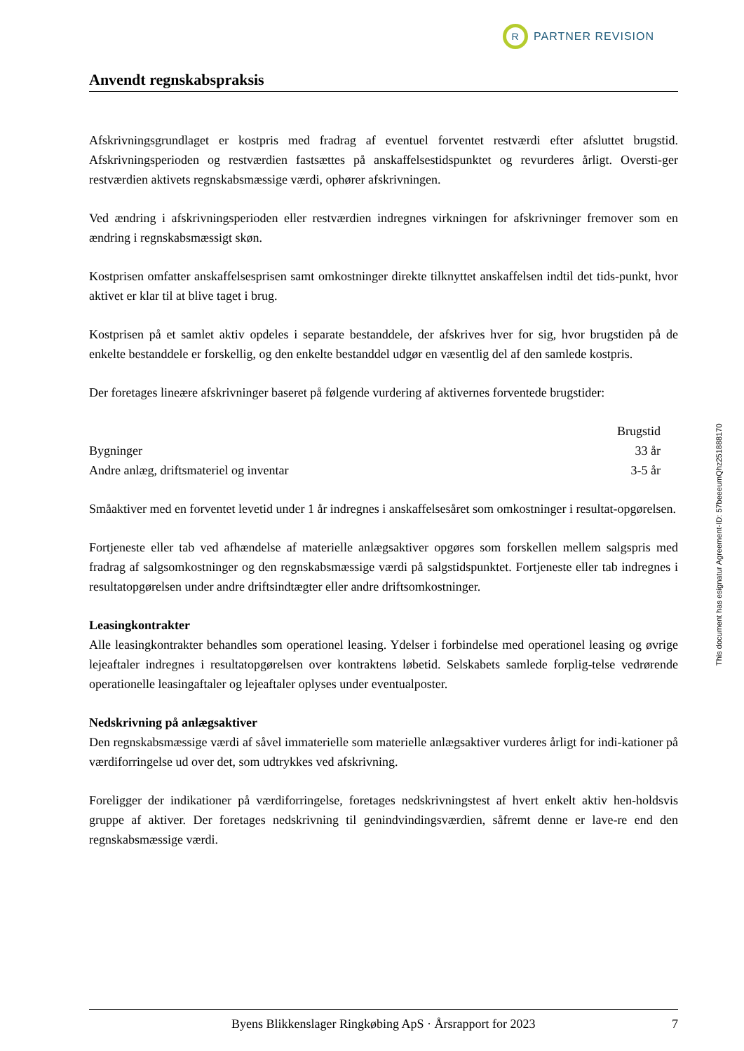R
PARTNER REVISION
Anvendt regnskabspraksis
Afskrivningsgrundlaget er kostpris med fradrag af eventuel forventet restværdi efter afsluttet brugstid. Afskrivningsperioden og restværdien fastsættes på anskaffelsestidspunktet og revurderes årligt. Oversti-ger restværdien aktivets regnskabsmæssige værdi, ophører afskrivningen.
Ved ændring i afskrivningsperioden eller restværdien indregnes virkningen for afskrivninger fremover som en ændring i regnskabsmæssigt skøn.
Kostprisen omfatter anskaffelsesprisen samt omkostninger direkte tilknyttet anskaffelsen indtil det tids-punkt, hvor aktivet er klar til at blive taget i brug.
Kostprisen på et samlet aktiv opdeles i separate bestanddele, der afskrives hver for sig, hvor brugstiden på de enkelte bestanddele er forskellig, og den enkelte bestanddel udgør en væsentlig del af den samlede kostpris.
Der foretages lineære afskrivninger baseret på følgende vurdering af aktivernes forventede brugstider:
| | Brugstid |
| --- | --- |
| Bygninger | 33 år |
| Andre anlæg, driftsmateriel og inventar | 3-5 år |
Småaktiver med en forventet levetid under 1 år indregnes i anskaffelsesåret som omkostninger i resultat-opgørelsen.
Fortjeneste eller tab ved afhændelse af materielle anlægsaktiver opgøres som forskellen mellem salgspris med fradrag af salgsomkostninger og den regnskabsmæssige værdi på salgstidspunktet. Fortjeneste eller tab indregnes i resultatopgørelsen under andre driftsindtægter eller andre driftsomkostninger.
Leasingkontrakter
Alle leasingkontrakter behandles som operationel leasing. Ydelser i forbindelse med operationel leasing og øvrige lejeaftaler indregnes i resultatopgørelsen over kontraktens løbetid. Selskabets samlede forplig-telse vedrørende operationelle leasingaftaler og lejeaftaler oplyses under eventualposter.
Nedskrivning på anlægsaktiver
Den regnskabsmæssige værdi af såvel immaterielle som materielle anlægsaktiver vurderes årligt for indi-kationer på værdiforringelse ud over det, som udtrykkes ved afskrivning.
Foreligger der indikationer på værdiforringelse, foretages nedskrivningstest af hvert enkelt aktiv hen-holdsvis gruppe af aktiver. Der foretages nedskrivning til genindvindingsværdien, såfremt denne er lave-re end den regnskabsmæssige værdi.
This document has esignatur Agreement-ID: 57beeeumQhz251888170
Byens Blikkenslager Ringkøbing ApS · Årsrapport for 2023 7